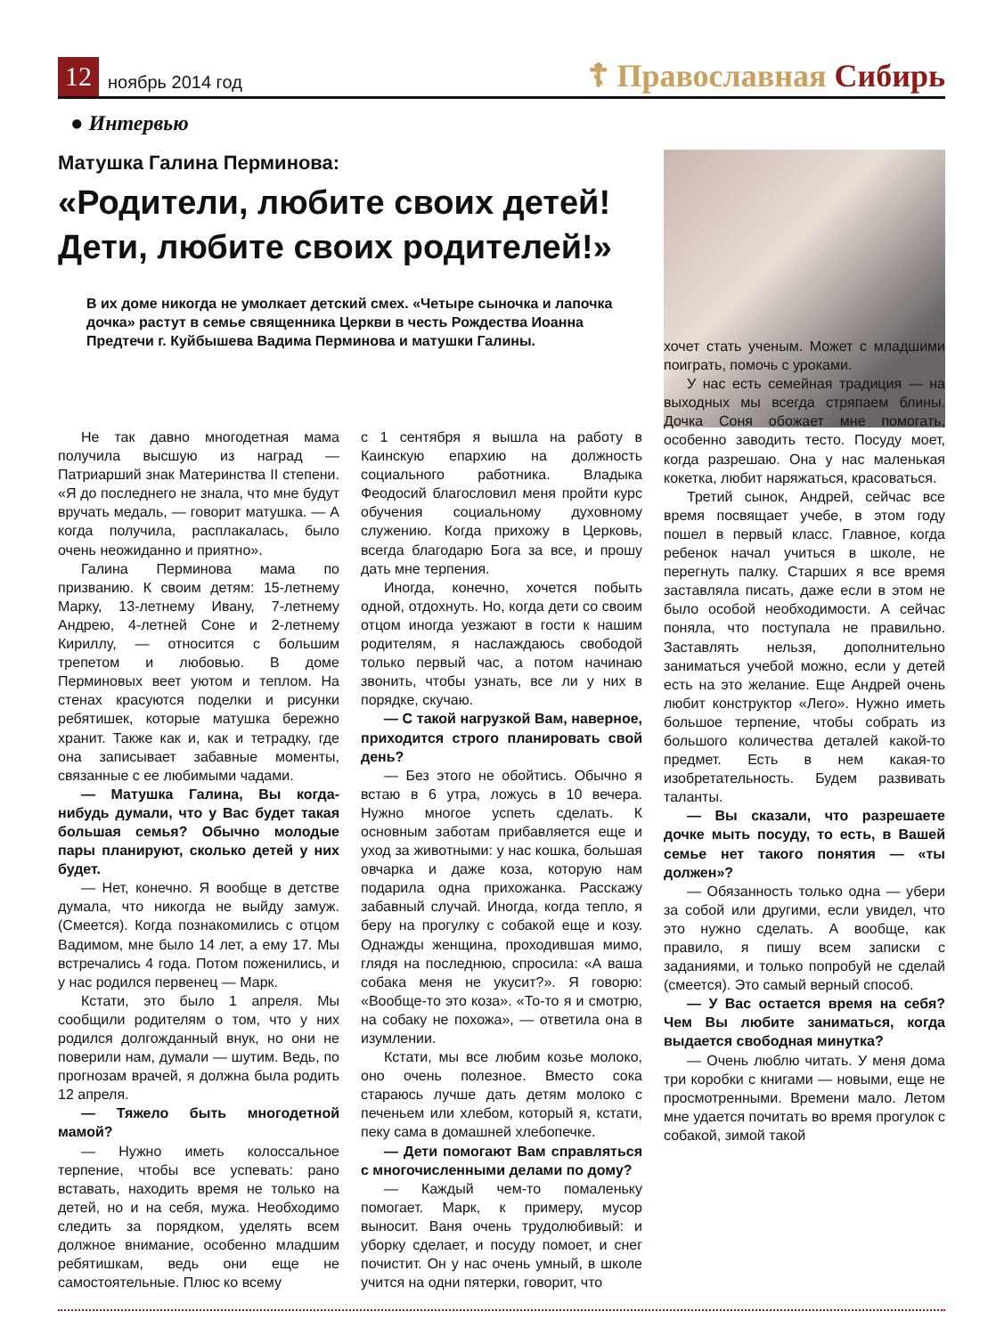12
ноябрь 2014 год
☦ Православная Сибирь
● Интервью
Матушка Галина Перминова:
«Родители, любите своих детей! Дети, любите своих родителей!»
В их доме никогда не умолкает детский смех. «Четыре сыночка и лапочка дочка» растут в семье священника Церкви в честь Рождества Иоанна Предтечи г. Куйбышева Вадима Перминова и матушки Галины.
Не так давно многодетная мама получила высшую из наград — Патриарший знак Материнства II степени. «Я до последнего не знала, что мне будут вручать медаль, — говорит матушка. — А когда получила, расплакалась, было очень неожиданно и приятно».
Галина Перминова мама по призванию. К своим детям: 15-летнему Марку, 13-летнему Ивану, 7-летнему Андрею, 4-летней Соне и 2-летнему Кириллу, — относится с большим трепетом и любовью. В доме Перминовых веет уютом и теплом. На стенах красуются поделки и рисунки ребятишек, которые матушка бережно хранит. Также как и, как и тетрадку, где она записывает забавные моменты, связанные с ее любимыми чадами.
— Матушка Галина, Вы когда-нибудь думали, что у Вас будет такая большая семья? Обычно молодые пары планируют, сколько детей у них будет.
— Нет, конечно. Я вообще в детстве думала, что никогда не выйду замуж. (Смеется). Когда познакомились с отцом Вадимом, мне было 14 лет, а ему 17. Мы встречались 4 года. Потом поженились, и у нас родился первенец — Марк.
Кстати, это было 1 апреля. Мы сообщили родителям о том, что у них родился долгожданный внук, но они не поверили нам, думали — шутим. Ведь, по прогнозам врачей, я должна была родить 12 апреля.
— Тяжело быть многодетной мамой?
— Нужно иметь колоссальное терпение, чтобы все успевать: рано вставать, находить время не только на детей, но и на себя, мужа. Необходимо следить за порядком, уделять всем должное внимание, особенно младшим ребятишкам, ведь они еще не самостоятельные. Плюс ко всему
с 1 сентября я вышла на работу в Каинскую епархию на должность социального работника. Владыка Феодосий благословил меня пройти курс обучения социальному духовному служению. Когда прихожу в Церковь, всегда благодарю Бога за все, и прошу дать мне терпения.
Иногда, конечно, хочется побыть одной, отдохнуть. Но, когда дети со своим отцом иногда уезжают в гости к нашим родителям, я наслаждаюсь свободой только первый час, а потом начинаю звонить, чтобы узнать, все ли у них в порядке, скучаю.
— С такой нагрузкой Вам, наверное, приходится строго планировать свой день?
— Без этого не обойтись. Обычно я встаю в 6 утра, ложусь в 10 вечера. Нужно многое успеть сделать. К основным заботам прибавляется еще и уход за животными: у нас кошка, большая овчарка и даже коза, которую нам подарила одна прихожанка. Расскажу забавный случай. Иногда, когда тепло, я беру на прогулку с собакой еще и козу. Однажды женщина, проходившая мимо, глядя на последнюю, спросила: «А ваша собака меня не укусит?». Я говорю: «Вообще-то это коза». «То-то я и смотрю, на собаку не похожа», — ответила она в изумлении.
Кстати, мы все любим козье молоко, оно очень полезное. Вместо сока стараюсь лучше дать детям молоко с печеньем или хлебом, который я, кстати, пеку сама в домашней хлебопечке.
— Дети помогают Вам справляться с многочисленными делами по дому?
— Каждый чем-то помаленьку помогает. Марк, к примеру, мусор выносит. Ваня очень трудолюбивый: и уборку сделает, и посуду помоет, и снег почистит. Он у нас очень умный, в школе учится на одни пятерки, говорит, что
хочет стать ученым. Может с младшими поиграть, помочь с уроками.
У нас есть семейная традиция — на выходных мы всегда стряпаем блины. Дочка Соня обожает мне помогать, особенно заводить тесто. Посуду моет, когда разрешаю. Она у нас маленькая кокетка, любит наряжаться, красоваться.
Третий сынок, Андрей, сейчас все время посвящает учебе, в этом году пошел в первый класс. Главное, когда ребенок начал учиться в школе, не перегнуть палку. Старших я все время заставляла писать, даже если в этом не было особой необходимости. А сейчас поняла, что поступала не правильно. Заставлять нельзя, дополнительно заниматься учебой можно, если у детей есть на это желание. Еще Андрей очень любит конструктор «Лего». Нужно иметь большое терпение, чтобы собрать из большого количества деталей какой-то предмет. Есть в нем какая-то изобретательность. Будем развивать таланты.
— Вы сказали, что разрешаете дочке мыть посуду, то есть, в Вашей семье нет такого понятия — «ты должен»?
— Обязанность только одна — убери за собой или другими, если увидел, что это нужно сделать. А вообще, как правило, я пишу всем записки с заданиями, и только попробуй не сделай (смеется). Это самый верный способ.
— У Вас остается время на себя? Чем Вы любите заниматься, когда выдается свободная минутка?
— Очень люблю читать. У меня дома три коробки с книгами — новыми, еще не просмотренными. Времени мало. Летом мне удается почитать во время прогулок с собакой, зимой такой